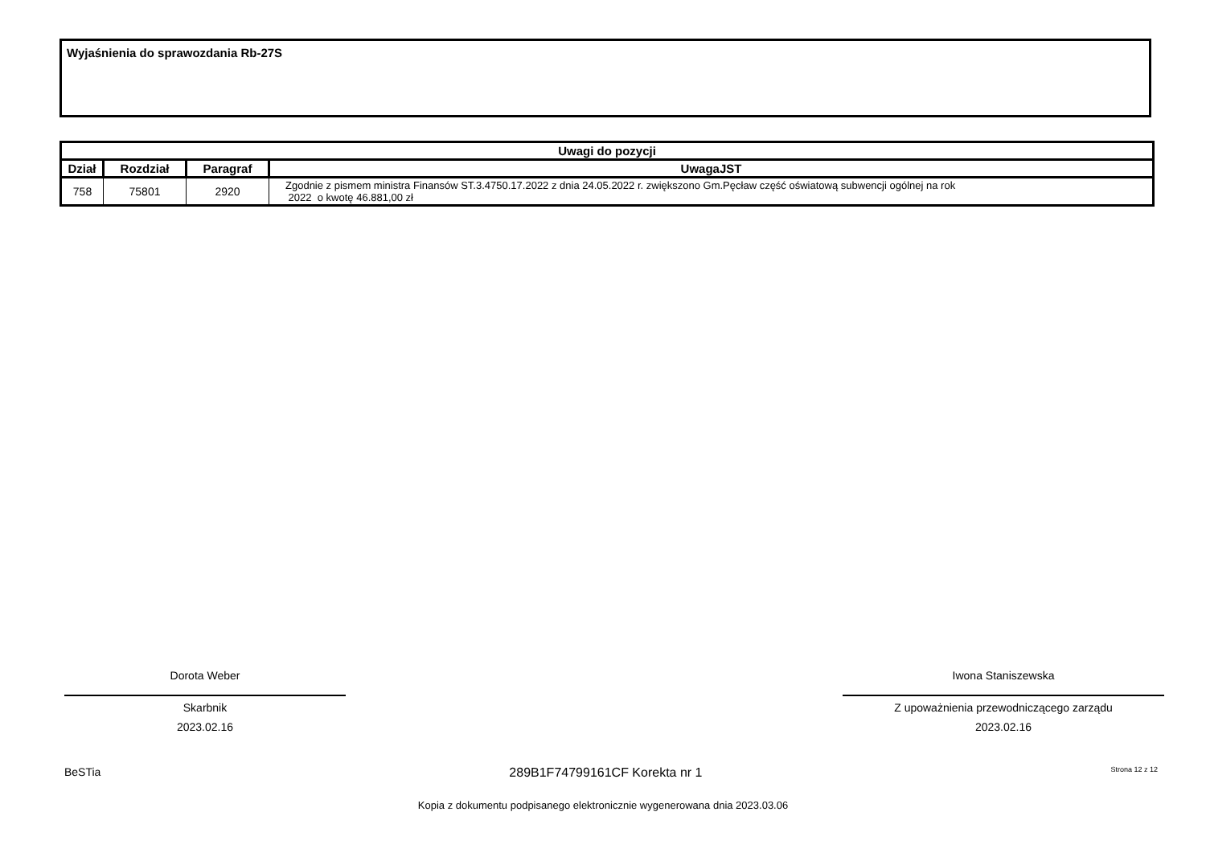Wyjaśnienia do sprawozdania Rb-27S
| Uwagi do pozycji | | | |
| --- | --- | --- | --- |
| Dział | Rozdział | Paragraf | UwagaJST |
| 758 | 75801 | 2920 | Zgodnie z pismem ministra Finansów ST.3.4750.17.2022 z dnia 24.05.2022 r. zwiększono Gm.Pęcław część oświatową subwencji ogólnej na rok 2022 o kwotę 46.881,00 zł |
Dorota Weber
Skarbnik
2023.02.16
Iwona Staniszewska
Z upoważnienia przewodniczącego zarządu
2023.02.16
BeSTia 289B1F74799161CF Korekta nr 1 Strona 12 z 12
Kopia z dokumentu podpisanego elektronicznie wygenerowana dnia 2023.03.06